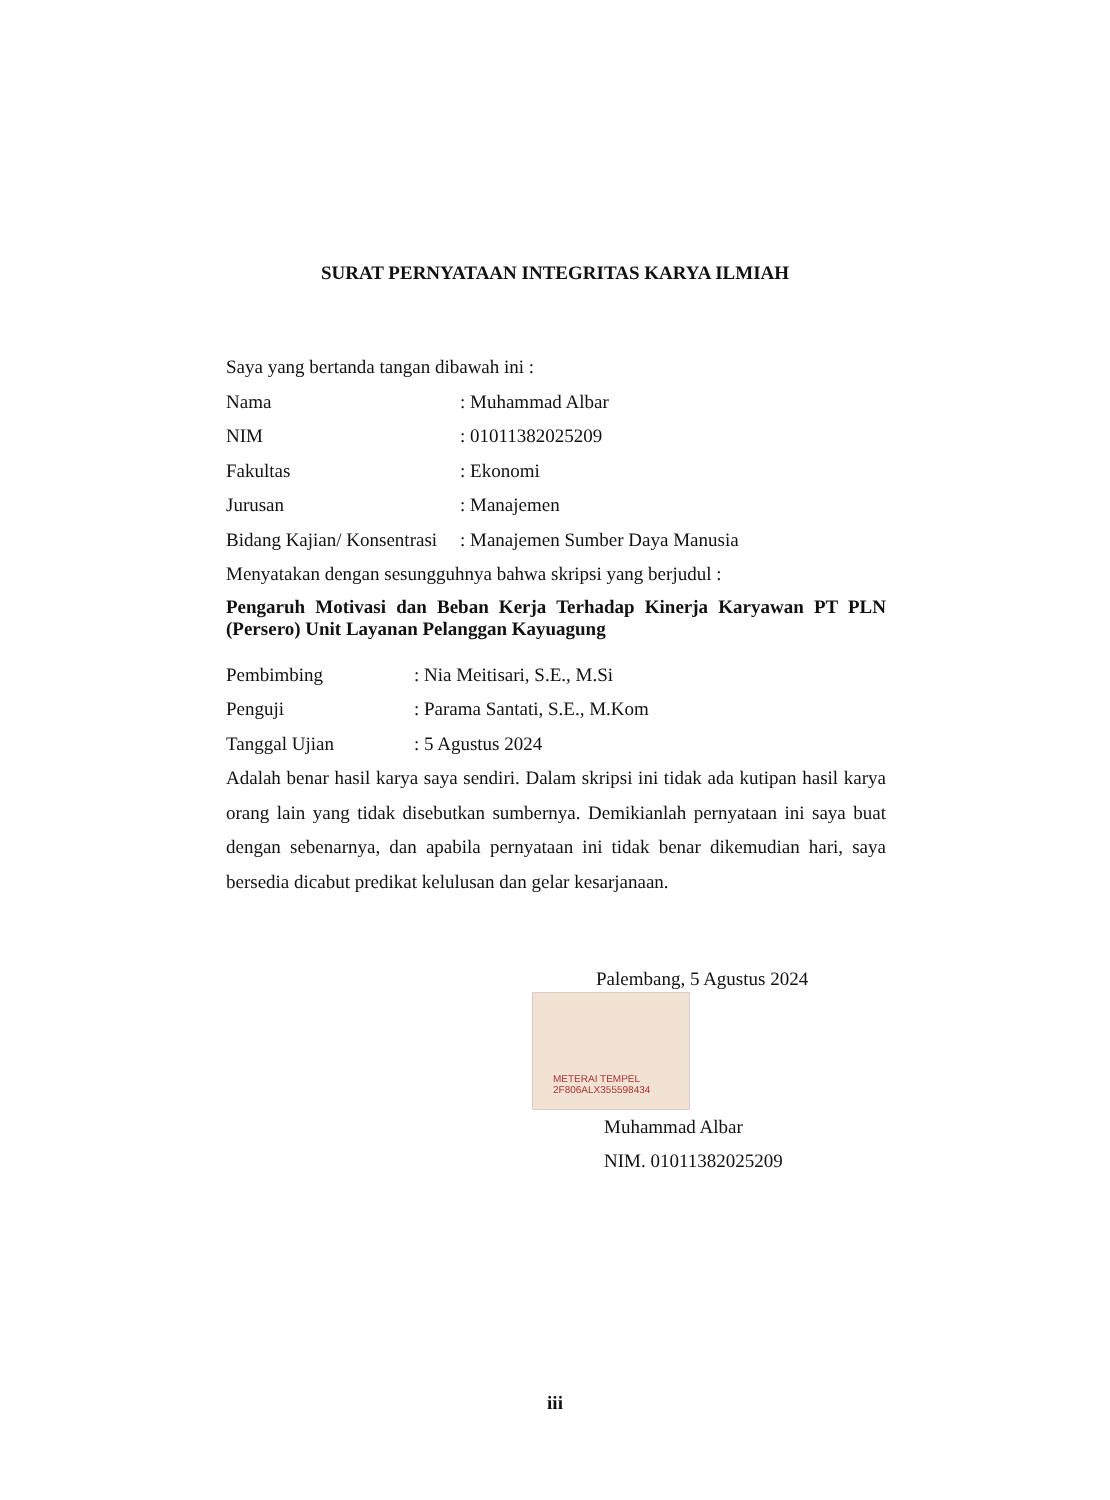SURAT PERNYATAAN INTEGRITAS KARYA ILMIAH
Saya yang bertanda tangan dibawah ini :
Nama: Muhammad Albar
NIM: 01011382025209
Fakultas: Ekonomi
Jurusan: Manajemen
Bidang Kajian/ Konsentrasi: Manajemen Sumber Daya Manusia
Menyatakan dengan sesungguhnya bahwa skripsi yang berjudul :
Pengaruh Motivasi dan Beban Kerja Terhadap Kinerja Karyawan PT PLN (Persero) Unit Layanan Pelanggan Kayuagung
Pembimbing: Nia Meitisari, S.E., M.Si
Penguji: Parama Santati, S.E., M.Kom
Tanggal Ujian: 5 Agustus 2024
Adalah benar hasil karya saya sendiri. Dalam skripsi ini tidak ada kutipan hasil karya orang lain yang tidak disebutkan sumbernya. Demikianlah pernyataan ini saya buat dengan sebenarnya, dan apabila pernyataan ini tidak benar dikemudian hari, saya bersedia dicabut predikat kelulusan dan gelar kesarjanaan.
Palembang, 5 Agustus 2024
METERAI TEMPEL
2F806ALX355598434
Muhammad Albar
NIM. 01011382025209
iii